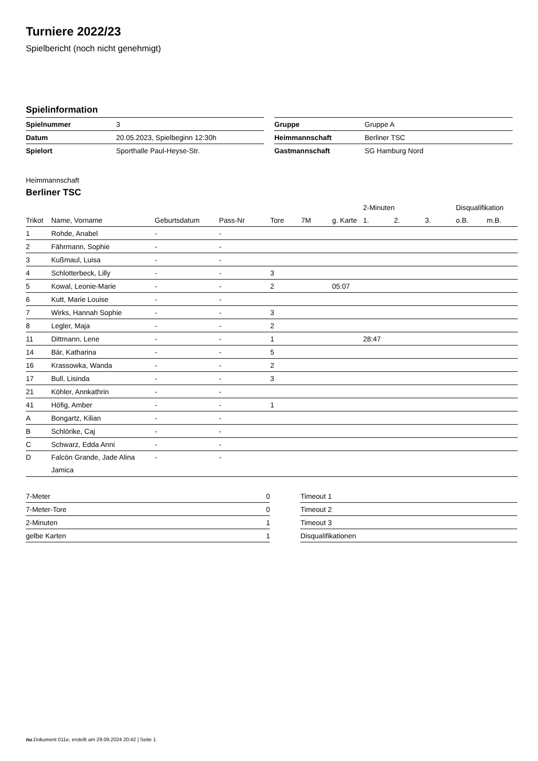Turniere 2022/23
Spielbericht (noch nicht genehmigt)
Spielinformation
| Spielnummer | 3 |
| Datum | 20.05.2023, Spielbeginn 12:30h |
| Spielort | Sporthalle Paul-Heyse-Str. |
| Gruppe | Gruppe A |
| Heimmannschaft | Berliner TSC |
| Gastmannschaft | SG Hamburg Nord |
Heimmannschaft
Berliner TSC
| | | | | | | | 2-Minuten | | | Disqualifikation | |
| --- | --- | --- | --- | --- | --- | --- | --- | --- | --- | --- | --- |
| Trikot | Name, Vorname | Geburtsdatum | Pass-Nr | Tore | 7M | g. Karte | 1. | 2. | 3. | o.B. | m.B. |
| 1 | Rohde, Anabel | - | - | | | | | | | | |
| 2 | Fährmann, Sophie | - | - | | | | | | | | |
| 3 | Kußmaul, Luisa | - | - | | | | | | | | |
| 4 | Schlotterbeck, Lilly | - | - | 3 | | | | | | | |
| 5 | Kowal, Leonie-Marie | - | - | 2 | | 05:07 | | | | | |
| 6 | Kutt, Marie Louise | - | - | | | | | | | | |
| 7 | Wirks, Hannah Sophie | - | - | 3 | | | | | | | |
| 8 | Legler, Maja | - | - | 2 | | | | | | | |
| 11 | Dittmann, Lene | - | - | 1 | | | 28:47 | | | | |
| 14 | Bär, Katharina | - | - | 5 | | | | | | | |
| 16 | Krassowka, Wanda | - | - | 2 | | | | | | | |
| 17 | Bull, Lisinda | - | - | 3 | | | | | | | |
| 21 | Köhler, Annkathrin | - | - | | | | | | | | |
| 41 | Höfig, Amber | - | - | 1 | | | | | | | |
| A | Bongartz, Kilian | - | - | | | | | | | | |
| B | Schlörike, Caj | - | - | | | | | | | | |
| C | Schwarz, Edda Anni | - | - | | | | | | | | |
| D | Falcón Grande, Jade Alina Jamica | - | - | | | | | | | | |
| 7-Meter | 0 |
| 7-Meter-Tore | 0 |
| 2-Minuten | 1 |
| gelbe Karten | 1 |
| Timeout 1 |
| Timeout 2 |
| Timeout 3 |
| Disqualifikationen |
nu.Dokument 011e, erstellt am 29.09.2024 20:42 | Seite 1